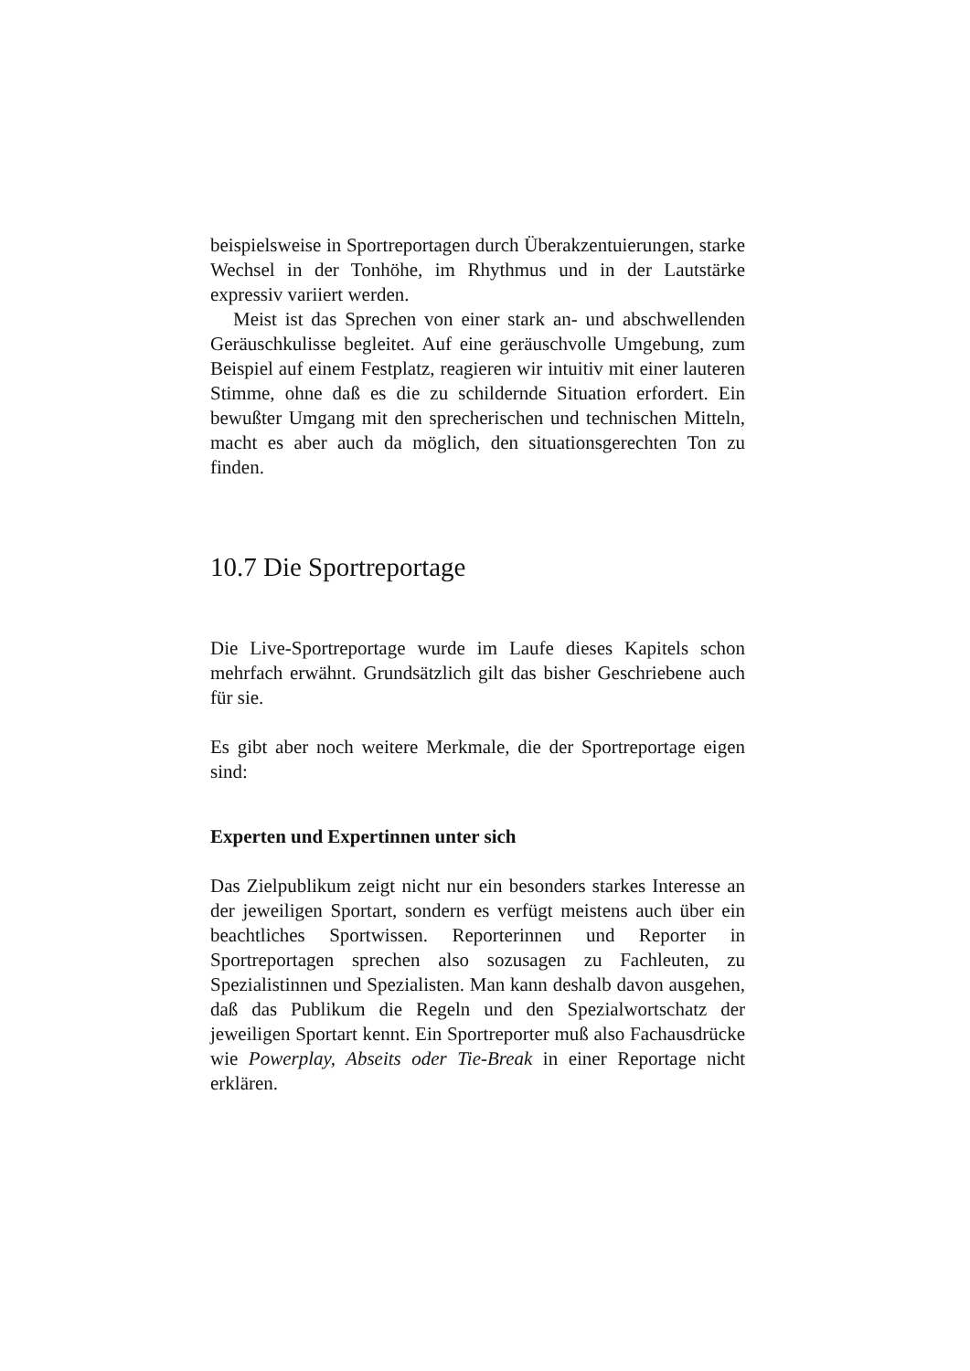beispielsweise in Sportreportagen durch Überakzentuierungen, starke Wechsel in der Tonhöhe, im Rhythmus und in der Lautstärke expressiv variiert werden.
Meist ist das Sprechen von einer stark an- und abschwellenden Geräuschkulisse begleitet. Auf eine geräuschvolle Umgebung, zum Beispiel auf einem Festplatz, reagieren wir intuitiv mit einer lauteren Stimme, ohne daß es die zu schildernde Situation erfordert. Ein bewußter Umgang mit den sprecherischen und technischen Mitteln, macht es aber auch da möglich, den situationsgerechten Ton zu finden.
10.7 Die Sportreportage
Die Live-Sportreportage wurde im Laufe dieses Kapitels schon mehrfach erwähnt. Grundsätzlich gilt das bisher Geschriebene auch für sie.
Es gibt aber noch weitere Merkmale, die der Sportreportage eigen sind:
Experten und Expertinnen unter sich
Das Zielpublikum zeigt nicht nur ein besonders starkes Interesse an der jeweiligen Sportart, sondern es verfügt meistens auch über ein beachtliches Sportwissen. Reporterinnen und Reporter in Sportreportagen sprechen also sozusagen zu Fachleuten, zu Spezialistinnen und Spezialisten. Man kann deshalb davon ausgehen, daß das Publikum die Regeln und den Spezialwortschatz der jeweiligen Sportart kennt. Ein Sportreporter muß also Fachausdrücke wie Powerplay, Abseits oder Tie-Break in einer Reportage nicht erklären.